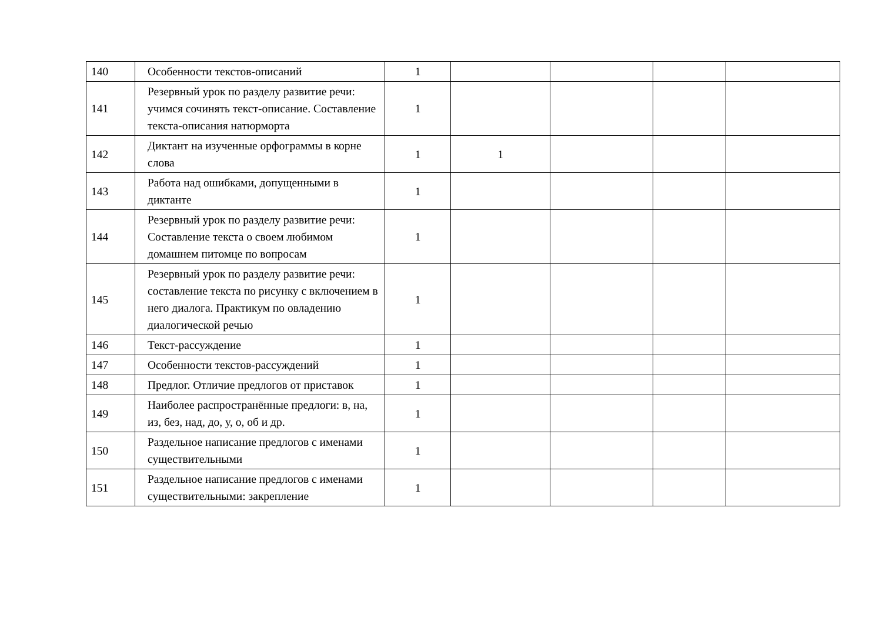| 140 | Особенности текстов-описаний | 1 | | | | |
| 141 | Резервный урок по разделу развитие речи: учимся сочинять текст-описание. Составление текста-описания натюрморта | 1 | | | | |
| 142 | Диктант на изученные орфограммы в корне слова | 1 | 1 | | | |
| 143 | Работа над ошибками, допущенными в диктанте | 1 | | | | |
| 144 | Резервный урок по разделу развитие речи: Составление текста о своем любимом домашнем питомце по вопросам | 1 | | | | |
| 145 | Резервный урок по разделу развитие речи: составление текста по рисунку с включением в него диалога. Практикум по овладению диалогической речью | 1 | | | | |
| 146 | Текст-рассуждение | 1 | | | | |
| 147 | Особенности текстов-рассуждений | 1 | | | | |
| 148 | Предлог. Отличие предлогов от приставок | 1 | | | | |
| 149 | Наиболее распространённые предлоги: в, на, из, без, над, до, у, о, об и др. | 1 | | | | |
| 150 | Раздельное написание предлогов с именами существительными | 1 | | | | |
| 151 | Раздельное написание предлогов с именами существительными: закрепление | 1 | | | | |